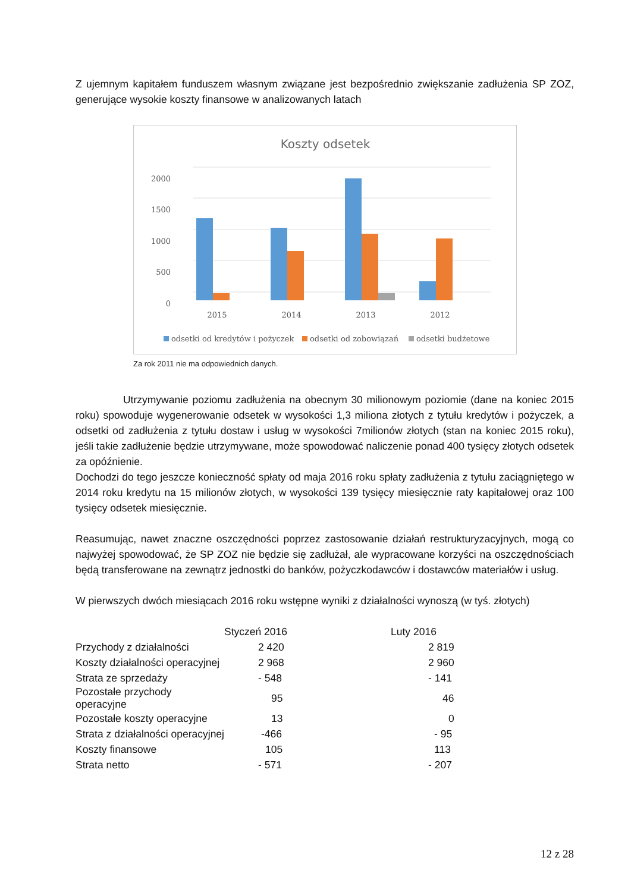Z ujemnym kapitałem funduszem własnym związane jest bezpośrednio zwiększanie zadłużenia SP ZOZ, generujące wysokie koszty finansowe w analizowanych latach
Koszty odsetek
2000
1500
1000
500
0
2015
2014
2013
2012
odsetki od kredytów i pożyczek
odsetki od zobowiązań
odsetki budżetowe
Za rok 2011 nie ma odpowiednich danych.
Utrzymywanie poziomu zadłużenia na obecnym 30 milionowym poziomie (dane na koniec 2015 roku) spowoduje wygenerowanie odsetek w wysokości 1,3 miliona złotych z tytułu kredytów i pożyczek, a odsetki od zadłużenia z tytułu dostaw i usług w wysokości 7milionów złotych (stan na koniec 2015 roku), jeśli takie zadłużenie będzie utrzymywane, może spowodować naliczenie ponad 400 tysięcy złotych odsetek za opóźnienie.
Dochodzi do tego jeszcze konieczność spłaty od maja 2016 roku spłaty zadłużenia z tytułu zaciągniętego w 2014 roku kredytu na 15 milionów złotych, w wysokości 139 tysięcy miesięcznie raty kapitałowej oraz 100 tysięcy odsetek miesięcznie.
Reasumując, nawet znaczne oszczędności poprzez zastosowanie działań restrukturyzacyjnych, mogą co najwyżej spowodować, że SP ZOZ nie będzie się zadłużał, ale wypracowane korzyści na oszczędnościach będą transferowane na zewnątrz jednostki do banków, pożyczkodawców i dostawców materiałów i usług.
W pierwszych dwóch miesiącach 2016 roku wstępne wyniki z działalności wynoszą (w tyś. złotych)
| | Styczeń 2016 | Luty 2016 |
| --- | --- | --- |
| Przychody z działalności | 2 420 | 2 819 |
| Koszty działalności operacyjnej | 2 968 | 2 960 |
| Strata ze sprzedaży | - 548 | - 141 |
| Pozostałe przychody operacyjne | 95 | 46 |
| Pozostałe koszty operacyjne | 13 | 0 |
| Strata z działalności operacyjnej | -466 | - 95 |
| Koszty finansowe | 105 | 113 |
| Strata netto | - 571 | - 207 |
12 z 28